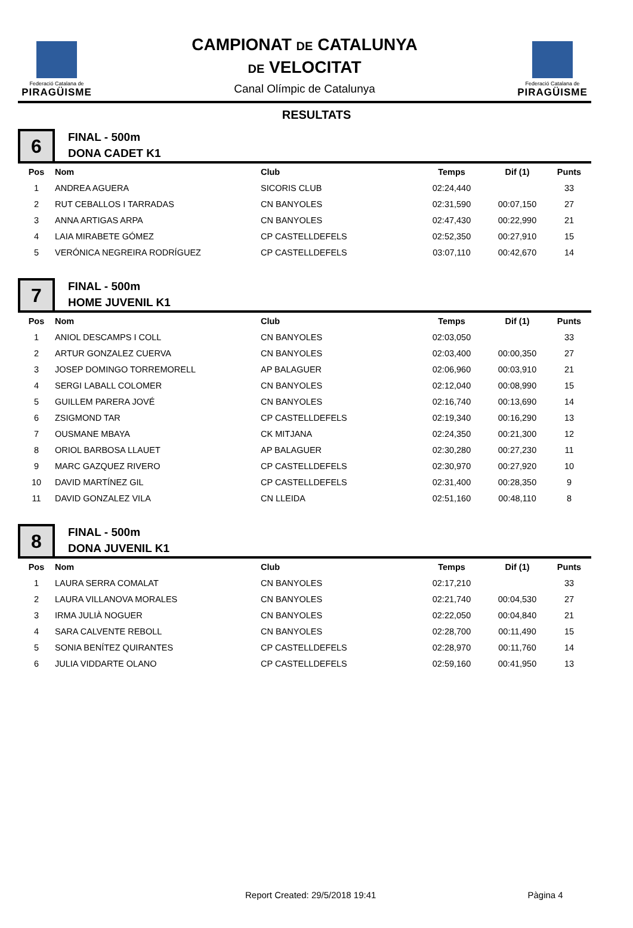Federació Catalana de
PIRAGÜISME
CAMPIONAT DE CATALUNYA
DE VELOCITAT
Canal Olímpic de Catalunya
Federació Catalana de
PIRAGÜISME
RESULTATS
6
FINAL - 500m
DONA CADET K1
| Pos | Nom | Club | Temps | Dif (1) | Punts |
| --- | --- | --- | --- | --- | --- |
| 1 | ANDREA AGUERA | SICORIS CLUB | 02:24,440 | | 33 |
| 2 | RUT CEBALLOS I TARRADAS | CN BANYOLES | 02:31,590 | 00:07,150 | 27 |
| 3 | ANNA ARTIGAS ARPA | CN BANYOLES | 02:47,430 | 00:22,990 | 21 |
| 4 | LAIA MIRABETE GÓMEZ | CP CASTELLDEFELS | 02:52,350 | 00:27,910 | 15 |
| 5 | VERÓNICA NEGREIRA RODRÍGUEZ | CP CASTELLDEFELS | 03:07,110 | 00:42,670 | 14 |
7
FINAL - 500m
HOME JUVENIL K1
| Pos | Nom | Club | Temps | Dif (1) | Punts |
| --- | --- | --- | --- | --- | --- |
| 1 | ANIOL DESCAMPS I COLL | CN BANYOLES | 02:03,050 | | 33 |
| 2 | ARTUR GONZALEZ CUERVA | CN BANYOLES | 02:03,400 | 00:00,350 | 27 |
| 3 | JOSEP DOMINGO TORREMORELL | AP BALAGUER | 02:06,960 | 00:03,910 | 21 |
| 4 | SERGI LABALL COLOMER | CN BANYOLES | 02:12,040 | 00:08,990 | 15 |
| 5 | GUILLEM PARERA JOVÉ | CN BANYOLES | 02:16,740 | 00:13,690 | 14 |
| 6 | ZSIGMOND TAR | CP CASTELLDEFELS | 02:19,340 | 00:16,290 | 13 |
| 7 | OUSMANE MBAYA | CK MITJANA | 02:24,350 | 00:21,300 | 12 |
| 8 | ORIOL BARBOSA LLAUET | AP BALAGUER | 02:30,280 | 00:27,230 | 11 |
| 9 | MARC GAZQUEZ RIVERO | CP CASTELLDEFELS | 02:30,970 | 00:27,920 | 10 |
| 10 | DAVID MARTÍNEZ GIL | CP CASTELLDEFELS | 02:31,400 | 00:28,350 | 9 |
| 11 | DAVID GONZALEZ VILA | CN LLEIDA | 02:51,160 | 00:48,110 | 8 |
8
FINAL - 500m
DONA JUVENIL K1
| Pos | Nom | Club | Temps | Dif (1) | Punts |
| --- | --- | --- | --- | --- | --- |
| 1 | LAURA SERRA COMALAT | CN BANYOLES | 02:17,210 | | 33 |
| 2 | LAURA VILLANOVA MORALES | CN BANYOLES | 02:21,740 | 00:04,530 | 27 |
| 3 | IRMA JULIÀ NOGUER | CN BANYOLES | 02:22,050 | 00:04,840 | 21 |
| 4 | SARA CALVENTE REBOLL | CN BANYOLES | 02:28,700 | 00:11,490 | 15 |
| 5 | SONIA BENÍTEZ QUIRANTES | CP CASTELLDEFELS | 02:28,970 | 00:11,760 | 14 |
| 6 | JULIA VIDDARTE OLANO | CP CASTELLDEFELS | 02:59,160 | 00:41,950 | 13 |
Report Created: 29/5/2018 19:41 Pàgina 4